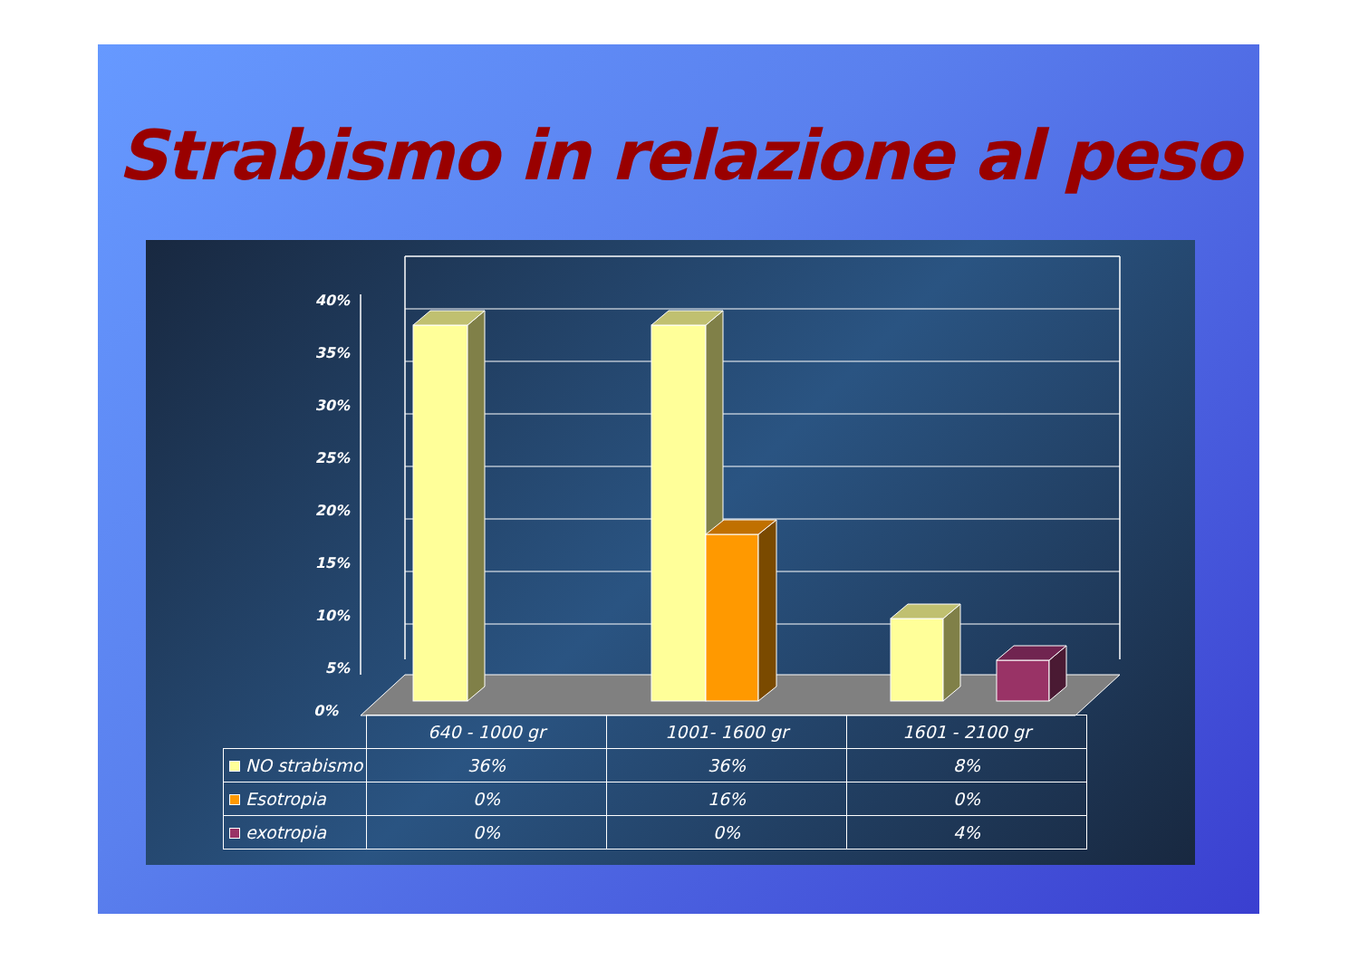Strabismo in relazione al peso
40%
35%
30%
25%
20%
15%
10%
5%
| | 640 - 1000 gr | 1001- 1600 gr | 1601 - 2100 gr |
| --- | --- | --- | --- |
| NO strabismo | 36% | 36% | 8% |
| Esotropia | 0% | 16% | 0% |
| exotropia | 0% | 0% | 4% |
0%